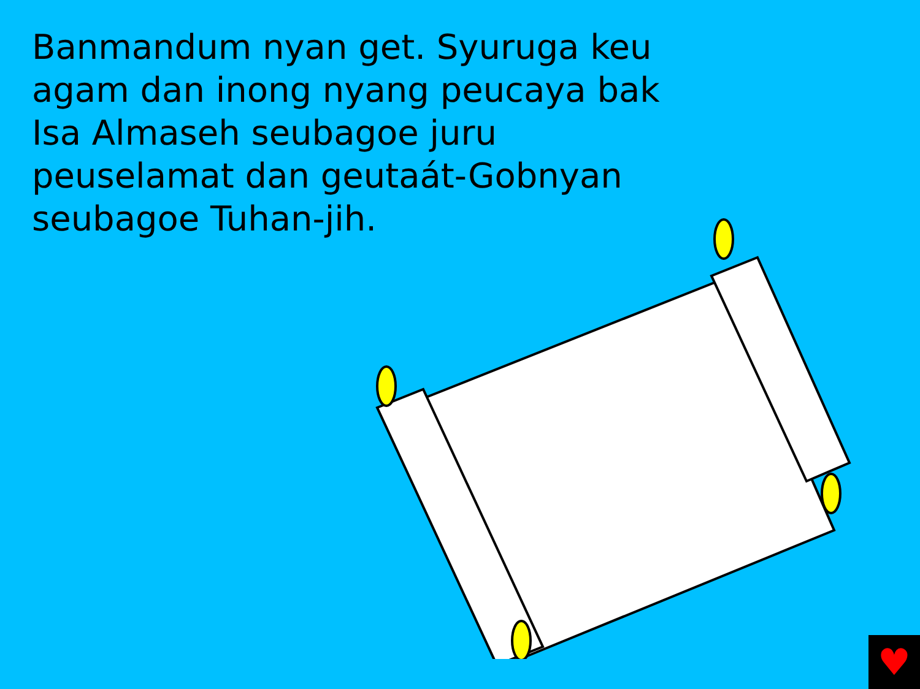Banmandum nyan get. Syuruga keu agam dan inong nyang peucaya bak Isa Almaseh seubagoe juru peuselamat dan geutaát-Gobnyan seubagoe Tuhan-jih.
♥